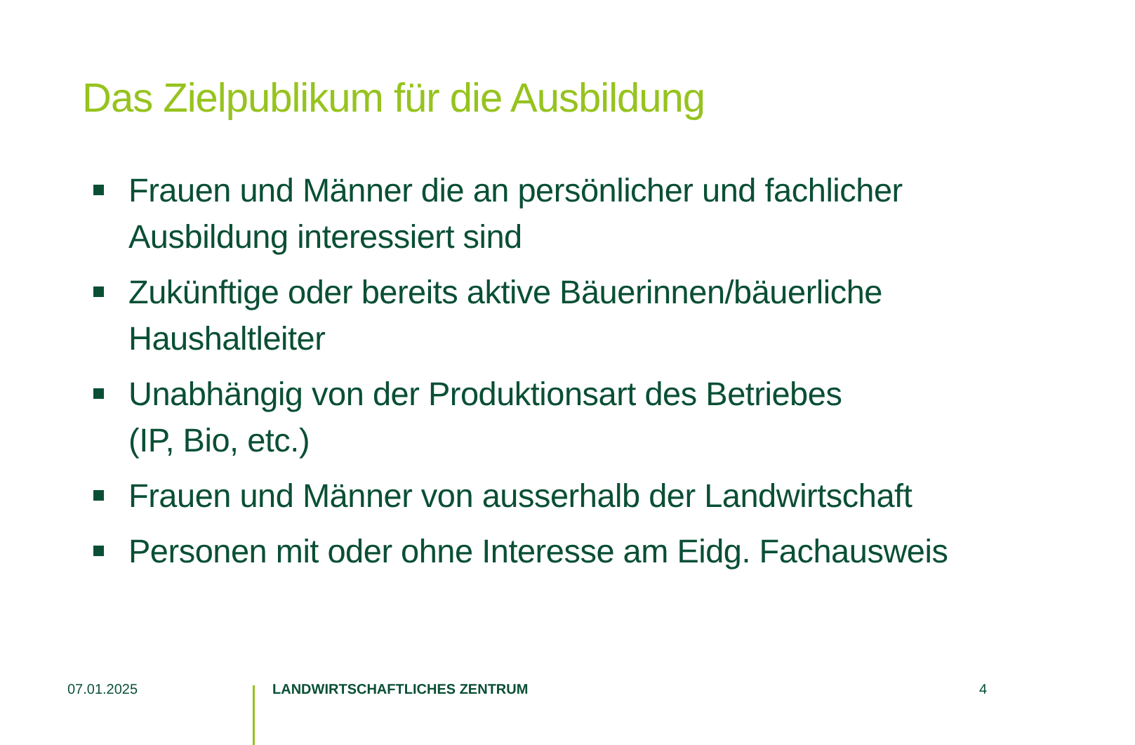Das Zielpublikum für die Ausbildung
Frauen und Männer die an persönlicher und fachlicher Ausbildung interessiert sind
Zukünftige oder bereits aktive Bäuerinnen/bäuerliche Haushaltleiter
Unabhängig von der Produktionsart des Betriebes
(IP, Bio, etc.)
Frauen und Männer von ausserhalb der Landwirtschaft
Personen mit oder ohne Interesse am Eidg. Fachausweis
07.01.2025 LANDWIRTSCHAFTLICHES ZENTRUM 4